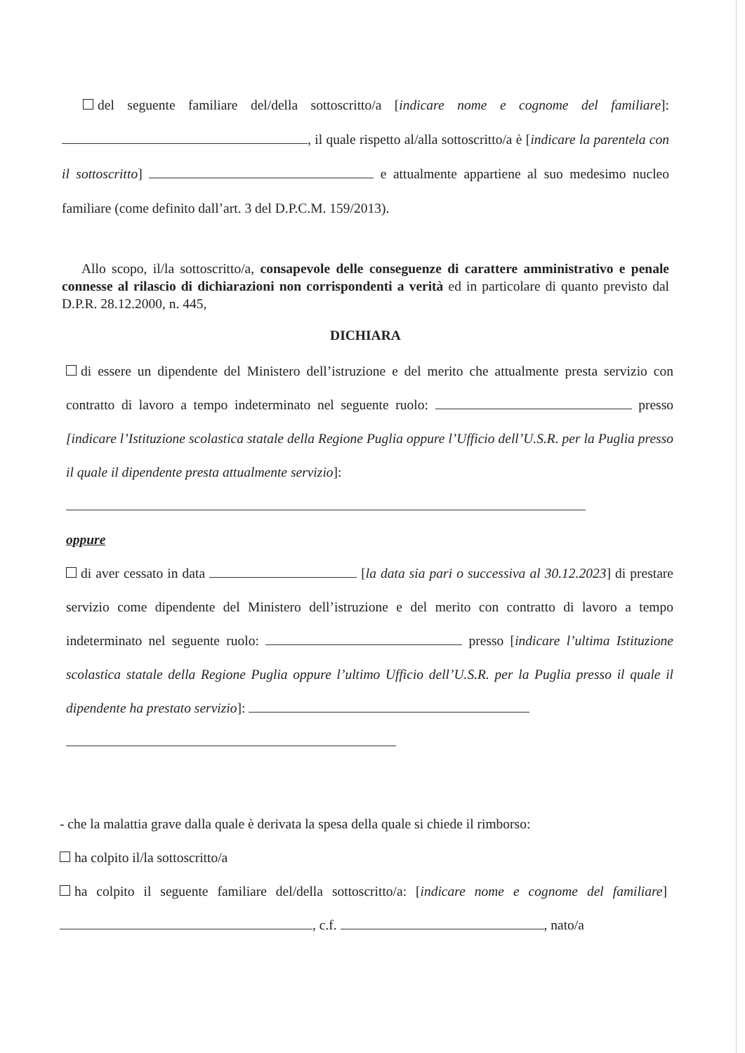del seguente familiare del/della sottoscritto/a [indicare nome e cognome del familiare]: , il quale rispetto al/alla sottoscritto/a è [indicare la parentela con il sottoscritto] e attualmente appartiene al suo medesimo nucleo familiare (come definito dall’art. 3 del D.P.C.M. 159/2013).
Allo scopo, il/la sottoscritto/a, consapevole delle conseguenze di carattere amministrativo e penale connesse al rilascio di dichiarazioni non corrispondenti a verità ed in particolare di quanto previsto dal D.P.R. 28.12.2000, n. 445,
DICHIARA
di essere un dipendente del Ministero dell’istruzione e del merito che attualmente presta servizio con contratto di lavoro a tempo indeterminato nel seguente ruolo: presso [indicare l’Istituzione scolastica statale della Regione Puglia oppure l’Ufficio dell’U.S.R. per la Puglia presso il quale il dipendente presta attualmente servizio]:
oppure
di aver cessato in data [la data sia pari o successiva al 30.12.2023] di prestare servizio come dipendente del Ministero dell’istruzione e del merito con contratto di lavoro a tempo indeterminato nel seguente ruolo: presso [indicare l’ultima Istituzione scolastica statale della Regione Puglia oppure l’ultimo Ufficio dell’U.S.R. per la Puglia presso il quale il dipendente ha prestato servizio]:
- che la malattia grave dalla quale è derivata la spesa della quale si chiede il rimborso:
ha colpito il/la sottoscritto/a
ha colpito il seguente familiare del/della sottoscritto/a: [indicare nome e cognome del familiare] , c.f. , nato/a